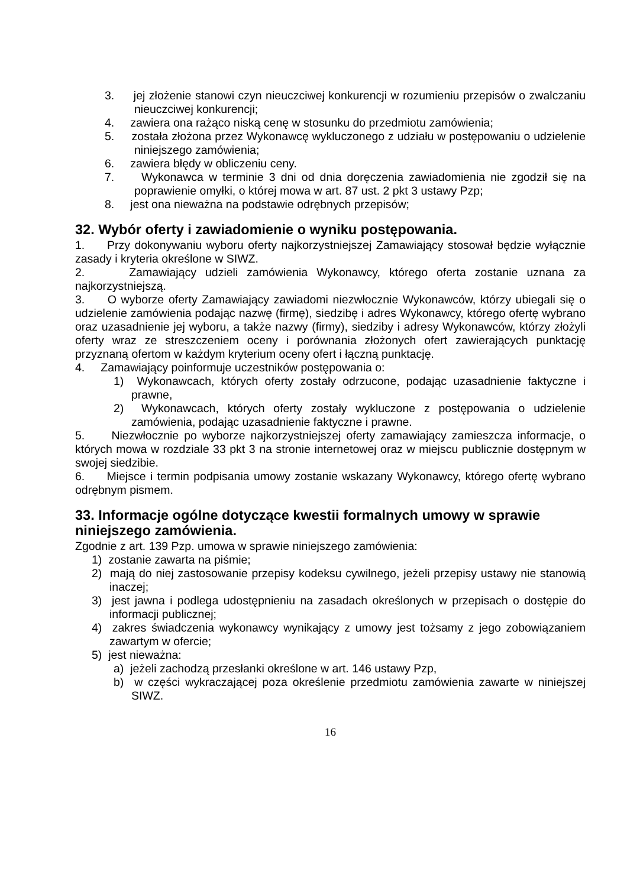3. jej złożenie stanowi czyn nieuczciwej konkurencji w rozumieniu przepisów o zwalczaniu nieuczciwej konkurencji;
4. zawiera ona rażąco niską cenę w stosunku do przedmiotu zamówienia;
5. została złożona przez Wykonawcę wykluczonego z udziału w postępowaniu o udzielenie niniejszego zamówienia;
6. zawiera błędy w obliczeniu ceny.
7. Wykonawca w terminie 3 dni od dnia doręczenia zawiadomienia nie zgodził się na poprawienie omyłki, o której mowa w art. 87 ust. 2 pkt 3 ustawy Pzp;
8. jest ona nieważna na podstawie odrębnych przepisów;
32. Wybór oferty i zawiadomienie o wyniku postępowania.
1. Przy dokonywaniu wyboru oferty najkorzystniejszej Zamawiający stosował będzie wyłącznie zasady i kryteria określone w SIWZ.
2. Zamawiający udzieli zamówienia Wykonawcy, którego oferta zostanie uznana za najkorzystniejszą.
3. O wyborze oferty Zamawiający zawiadomi niezwłocznie Wykonawców, którzy ubiegali się o udzielenie zamówienia podając nazwę (firmę), siedzibę i adres Wykonawcy, którego ofertę wybrano oraz uzasadnienie jej wyboru, a także nazwy (firmy), siedziby i adresy Wykonawców, którzy złożyli oferty wraz ze streszczeniem oceny i porównania złożonych ofert zawierających punktację przyznaną ofertom w każdym kryterium oceny ofert i łączną punktację.
4. Zamawiający poinformuje uczestników postępowania o:
1) Wykonawcach, których oferty zostały odrzucone, podając uzasadnienie faktyczne i prawne,
2) Wykonawcach, których oferty zostały wykluczone z postępowania o udzielenie zamówienia, podając uzasadnienie faktyczne i prawne.
5. Niezwłocznie po wyborze najkorzystniejszej oferty zamawiający zamieszcza informacje, o których mowa w rozdziale 33 pkt 3 na stronie internetowej oraz w miejscu publicznie dostępnym w swojej siedzibie.
6. Miejsce i termin podpisania umowy zostanie wskazany Wykonawcy, którego ofertę wybrano odrębnym pismem.
33. Informacje ogólne dotyczące kwestii formalnych umowy w sprawie niniejszego zamówienia.
Zgodnie z art. 139 Pzp. umowa w sprawie niniejszego zamówienia:
1) zostanie zawarta na piśmie;
2) mają do niej zastosowanie przepisy kodeksu cywilnego, jeżeli przepisy ustawy nie stanowią inaczej;
3) jest jawna i podlega udostępnieniu na zasadach określonych w przepisach o dostępie do informacji publicznej;
4) zakres świadczenia wykonawcy wynikający z umowy jest tożsamy z jego zobowiązaniem zawartym w ofercie;
5) jest nieważna:
a) jeżeli zachodzą przesłanki określone w art. 146 ustawy Pzp,
b) w części wykraczającej poza określenie przedmiotu zamówienia zawarte w niniejszej SIWZ.
16